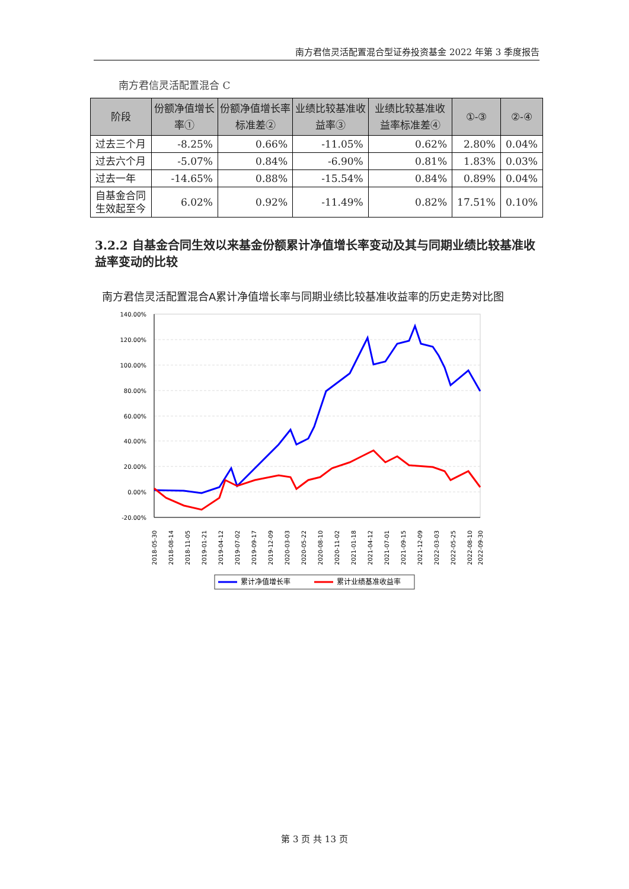南方君信灵活配置混合型证券投资基金 2022 年第 3 季度报告
南方君信灵活配置混合 C
| 阶段 | 份额净值增长率① | 份额净值增长率标准差② | 业绩比较基准收益率③ | 业绩比较基准收益率标准差④ | ①-③ | ②-④ |
| --- | --- | --- | --- | --- | --- | --- |
| 过去三个月 | -8.25% | 0.66% | -11.05% | 0.62% | 2.80% | 0.04% |
| 过去六个月 | -5.07% | 0.84% | -6.90% | 0.81% | 1.83% | 0.03% |
| 过去一年 | -14.65% | 0.88% | -15.54% | 0.84% | 0.89% | 0.04% |
| 自基金合同生效起至今 | 6.02% | 0.92% | -11.49% | 0.82% | 17.51% | 0.10% |
3.2.2 自基金合同生效以来基金份额累计净值增长率变动及其与同期业绩比较基准收益率变动的比较
南方君信灵活配置混合A累计净值增长率与同期业绩比较基准收益率的历史走势对比图
140.00%
120.00%
100.00%
80.00%
60.00%
40.00%
20.00%
0.00%
-20.00%
2018-05-30
2018-08-14
2018-11-05
2019-01-21
2019-04-12
2019-07-02
2019-09-17
2019-12-09
2020-03-03
2020-05-22
2020-08-10
2020-11-02
2021-01-18
2021-04-12
2021-07-01
2021-09-15
2021-12-09
2022-03-03
2022-05-25
2022-08-10
2022-09-30
累计净值增长率
累计业绩基准收益率
第 3 页 共 13 页